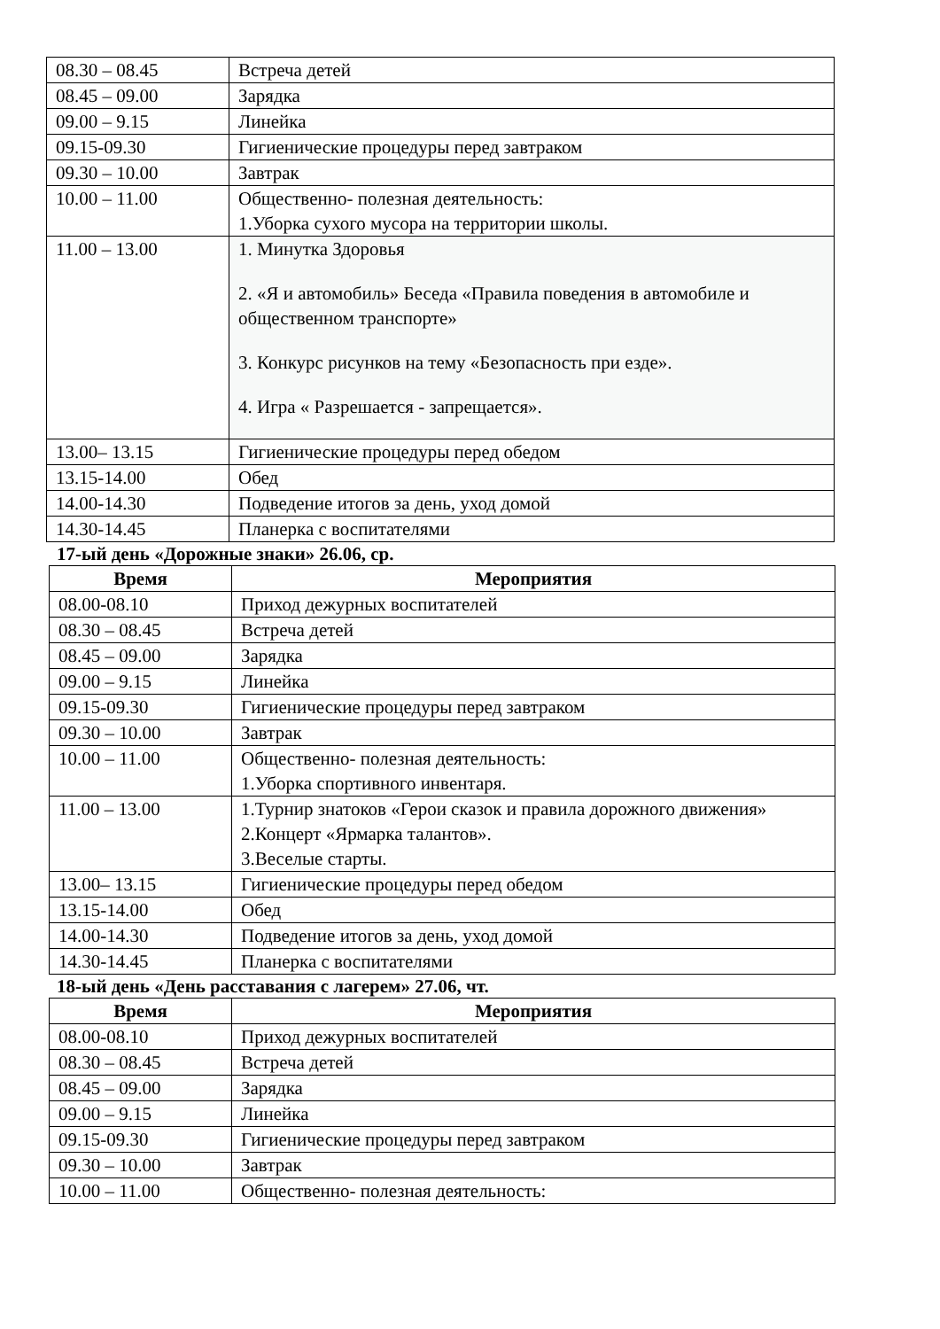| 08.30 – 08.45 | Встреча детей |
| 08.45 – 09.00 | Зарядка |
| 09.00 – 9.15 | Линейка |
| 09.15-09.30 | Гигиенические процедуры перед завтраком |
| 09.30 – 10.00 | Завтрак |
| 10.00 – 11.00 | Общественно- полезная деятельность: 1.Уборка сухого мусора на территории школы. |
| 11.00 – 13.00 | 1. Минутка Здоровья 2. «Я и автомобиль» Беседа «Правила поведения в автомобиле и общественном транспорте» 3. Конкурс рисунков на тему «Безопасность при езде». 4. Игра « Разрешается - запрещается». |
| 13.00– 13.15 | Гигиенические процедуры перед обедом |
| 13.15-14.00 | Обед |
| 14.00-14.30 | Подведение итогов за день, уход домой |
| 14.30-14.45 | Планерка с воспитателями |
17-ый день «Дорожные знаки» 26.06, ср.
| Время | Мероприятия |
| --- | --- |
| 08.00-08.10 | Приход дежурных воспитателей |
| 08.30 – 08.45 | Встреча детей |
| 08.45 – 09.00 | Зарядка |
| 09.00 – 9.15 | Линейка |
| 09.15-09.30 | Гигиенические процедуры перед завтраком |
| 09.30 – 10.00 | Завтрак |
| 10.00 – 11.00 | Общественно- полезная деятельность: 1.Уборка спортивного инвентаря. |
| 11.00 – 13.00 | 1.Турнир знатоков «Герои сказок и правила дорожного движения» 2.Концерт «Ярмарка талантов». 3.Веселые старты. |
| 13.00– 13.15 | Гигиенические процедуры перед обедом |
| 13.15-14.00 | Обед |
| 14.00-14.30 | Подведение итогов за день, уход домой |
| 14.30-14.45 | Планерка с воспитателями |
18-ый день «День расставания с лагерем» 27.06, чт.
| Время | Мероприятия |
| --- | --- |
| 08.00-08.10 | Приход дежурных воспитателей |
| 08.30 – 08.45 | Встреча детей |
| 08.45 – 09.00 | Зарядка |
| 09.00 – 9.15 | Линейка |
| 09.15-09.30 | Гигиенические процедуры перед завтраком |
| 09.30 – 10.00 | Завтрак |
| 10.00 – 11.00 | Общественно- полезная деятельность: |